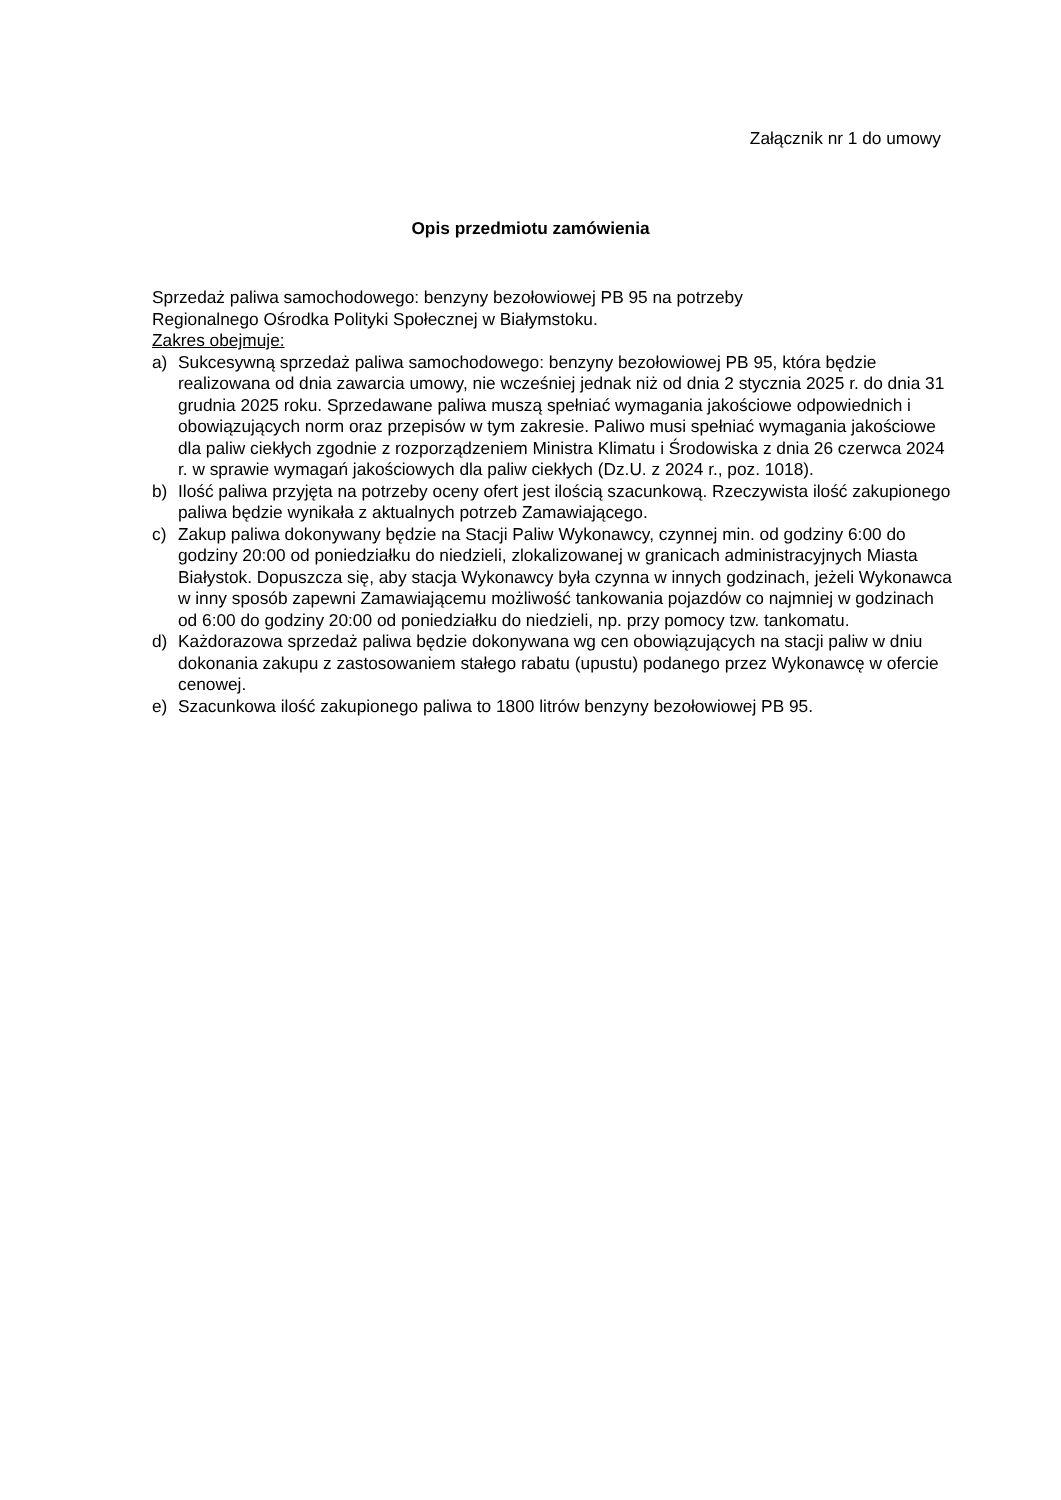Załącznik nr 1 do umowy
Opis przedmiotu zamówienia
Sprzedaż paliwa samochodowego: benzyny bezołowiowej PB 95 na potrzeby
Regionalnego Ośrodka Polityki Społecznej w Białymstoku.
Zakres obejmuje:
a) Sukcesywną sprzedaż paliwa samochodowego: benzyny bezołowiowej PB 95, która będzie realizowana od dnia zawarcia umowy, nie wcześniej jednak niż od dnia 2 stycznia 2025 r. do dnia 31 grudnia 2025 roku. Sprzedawane paliwa muszą spełniać wymagania jakościowe odpowiednich i obowiązujących norm oraz przepisów w tym zakresie. Paliwo musi spełniać wymagania jakościowe dla paliw ciekłych zgodnie z rozporządzeniem Ministra Klimatu i Środowiska z dnia 26 czerwca 2024 r. w sprawie wymagań jakościowych dla paliw ciekłych (Dz.U. z 2024 r., poz. 1018).
b) Ilość paliwa przyjęta na potrzeby oceny ofert jest ilością szacunkową. Rzeczywista ilość zakupionego paliwa będzie wynikała z aktualnych potrzeb Zamawiającego.
c) Zakup paliwa dokonywany będzie na Stacji Paliw Wykonawcy, czynnej min. od godziny 6:00 do godziny 20:00 od poniedziałku do niedzieli, zlokalizowanej w granicach administracyjnych Miasta Białystok. Dopuszcza się, aby stacja Wykonawcy była czynna w innych godzinach, jeżeli Wykonawca w inny sposób zapewni Zamawiającemu możliwość tankowania pojazdów co najmniej w godzinach od 6:00 do godziny 20:00 od poniedziałku do niedzieli, np. przy pomocy tzw. tankomatu.
d) Każdorazowa sprzedaż paliwa będzie dokonywana wg cen obowiązujących na stacji paliw w dniu dokonania zakupu z zastosowaniem stałego rabatu (upustu) podanego przez Wykonawcę w ofercie cenowej.
e) Szacunkowa ilość zakupionego paliwa to 1800 litrów benzyny bezołowiowej PB 95.